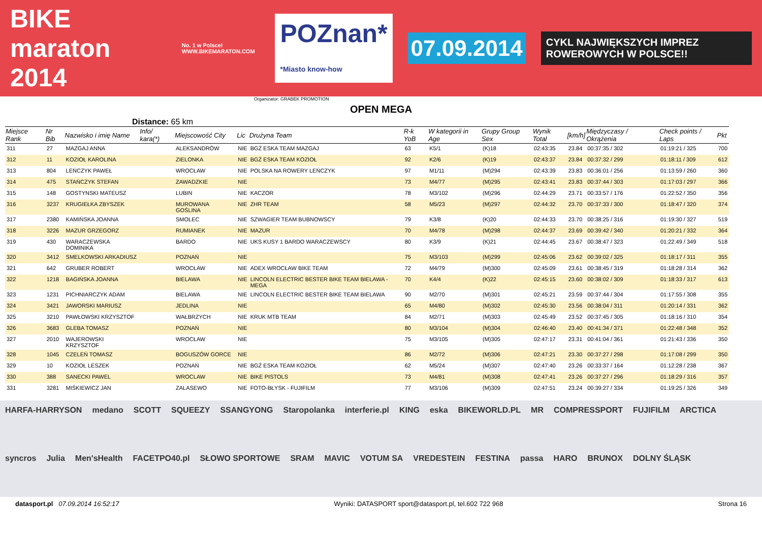BIKE maraton 2014 No. 1 w Polsce! WWW.BIKEMARATON.COM POZnan*
*Miasto know-how 07.09.2014 CYKL NAJWIĘKSZYCH IMPREZ ROWEROWYCH W POLSCE!!
Organizator: GRABEK PROMOTION
OPEN MEGA
Distance: 65 km
| Miejsce Rank | Nr Bib | Nazwisko i imię Name | Info/ kara(*) | Miejscowość City | Lic | Drużyna Team | R-k YoB | W kategorii in Age | Grupy Group Sex | Wynik Total | [km/h] | Międzyczasy / Okrążenia | Check points / Laps | Pkt |
| --- | --- | --- | --- | --- | --- | --- | --- | --- | --- | --- | --- | --- | --- | --- |
| 311 | 27 | MAZGAJ ANNA | | ALEKSANDRÓW | NIE | BGŻ ESKA TEAM MAZGAJ | 63 | K5/1 | (K)18 | 02:43:35 | 23.84 | 00:37:35 / 302 | 01:19:21 / 325 | 700 |
| 312 | 11 | KOZIOŁ KAROLINA | | ZIELONKA | NIE | BGŻ ESKA TEAM KOZIOŁ | 92 | K2/6 | (K)19 | 02:43:37 | 23.84 | 00:37:32 / 299 | 01:18:11 / 309 | 612 |
| 313 | 804 | LEŃCZYK PAWEŁ | | WROCŁAW | NIE | POLSKA NA ROWERY LEŃCZYK | 97 | M1/11 | (M)294 | 02:43:39 | 23.83 | 00:36:01 / 256 | 01:13:59 / 260 | 360 |
| 314 | 475 | STAŃCZYK STEFAN | | ZAWADZKIE | NIE | | 73 | M4/77 | (M)295 | 02:43:41 | 23.83 | 00:37:44 / 303 | 01:17:03 / 297 | 366 |
| 315 | 148 | GOSTYNSKI MATEUSZ | | LUBIN | NIE | KACZOR | 78 | M3/102 | (M)296 | 02:44:29 | 23.71 | 00:33:57 / 176 | 01:22:52 / 350 | 356 |
| 316 | 3237 | KRUGIEŁKA ZBYSZEK | | MUROWANA GOŚLINA | NIE | ZHR TEAM | 58 | M5/23 | (M)297 | 02:44:32 | 23.70 | 00:37:33 / 300 | 01:18:47 / 320 | 374 |
| 317 | 2380 | KAMIŃSKA JOANNA | | SMOLEC | NIE | SZWAGIER TEAM BUBNOWSCY | 79 | K3/8 | (K)20 | 02:44:33 | 23.70 | 00:38:25 / 316 | 01:19:30 / 327 | 519 |
| 318 | 3226 | MAZUR GRZEGORZ | | RUMIANEK | NIE | MAZUR | 70 | M4/78 | (M)298 | 02:44:37 | 23.69 | 00:39:42 / 340 | 01:20:21 / 332 | 364 |
| 319 | 430 | WARACZEWSKA DOMINIKA | | BARDO | NIE | UKS KUSY 1 BARDO WARACZEWSCY | 80 | K3/9 | (K)21 | 02:44:45 | 23.67 | 00:38:47 / 323 | 01:22:49 / 349 | 518 |
| 320 | 3412 | SMELKOWSKI ARKADIUSZ | | POZNAŃ | NIE | | 75 | M3/103 | (M)299 | 02:45:06 | 23.62 | 00:39:02 / 325 | 01:18:17 / 311 | 355 |
| 321 | 642 | GRUBER ROBERT | | WROCŁAW | NIE | ADEX WROCŁAW BIKE TEAM | 72 | M4/79 | (M)300 | 02:45:09 | 23.61 | 00:38:45 / 319 | 01:18:28 / 314 | 362 |
| 322 | 1218 | BAGIŃSKA JOANNA | | BIELAWA | NIE | LINCOLN ELECTRIC BESTER BIKE TEAM BIELAWA - MEGA | 70 | K4/4 | (K)22 | 02:45:15 | 23.60 | 00:38:02 / 309 | 01:18:33 / 317 | 613 |
| 323 | 1231 | PICHNIARCZYK ADAM | | BIELAWA | NIE | LINCOLN ELECTRIC BESTER BIKE TEAM BIELAWA | 90 | M2/70 | (M)301 | 02:45:21 | 23.59 | 00:37:44 / 304 | 01:17:55 / 308 | 355 |
| 324 | 3421 | JAWORSKI MARIUSZ | | JEDLINA | NIE | | 65 | M4/80 | (M)302 | 02:45:30 | 23.56 | 00:38:04 / 311 | 01:20:14 / 331 | 362 |
| 325 | 3210 | PAWŁOWSKI KRZYSZTOF | | WAŁBRZYCH | NIE | KRUK MTB TEAM | 84 | M2/71 | (M)303 | 02:45:49 | 23.52 | 00:37:45 / 305 | 01:18:16 / 310 | 354 |
| 326 | 3683 | GLEBA TOMASZ | | POZNAŃ | NIE | | 80 | M3/104 | (M)304 | 02:46:40 | 23.40 | 00:41:34 / 371 | 01:22:48 / 348 | 352 |
| 327 | 2010 | WAJEROWSKI KRZYSZTOF | | WROCŁAW | NIE | | 75 | M3/105 | (M)305 | 02:47:17 | 23.31 | 00:41:04 / 361 | 01:21:43 / 336 | 350 |
| 328 | 1045 | CZELEŃ TOMASZ | | BOGUSZÓW GORCE | NIE | | 86 | M2/72 | (M)306 | 02:47:21 | 23.30 | 00:37:27 / 298 | 01:17:08 / 299 | 350 |
| 329 | 10 | KOZIOŁ LESZEK | | POZNAŃ | NIE | BGŻ ESKA TEAM KOZIOŁ | 62 | M5/24 | (M)307 | 02:47:40 | 23.26 | 00:33:37 / 164 | 01:12:28 / 238 | 367 |
| 330 | 388 | SANECKI PAWEL | | WROCLAW | NIE | BIKE PISTOLS | 73 | M4/81 | (M)308 | 02:47:41 | 23.26 | 00:37:27 / 296 | 01:18:29 / 316 | 357 |
| 331 | 3281 | MIŚKIEWICZ JAN | | ZALASEWO | NIE | FOTO-BŁYSK - FUJIFILM | 77 | M3/106 | (M)309 | 02:47:51 | 23.24 | 00:39:27 / 334 | 01:19:25 / 326 | 349 |
HARFA-HARRYSON medano SCOTT SQUEEZY SSANGYONG Staropolanka interferie.pl KING eska BIKEWORLD.PL MR COMPRESSPORT FUJIFILM ARCTICA syncros Julia Men'sHealth FACETPO40.pl SŁOWO SPORTOWE SRAM MAVIC VOTUM SA VREDESTEIN FESTINA passa HARO BRUNOX DOLNY ŚLĄSK
datasport.pl 07.09.2014 16:52:17 Wyniki: DATASPORT sport@datasport.pl, tel.602 722 968 Strona 16